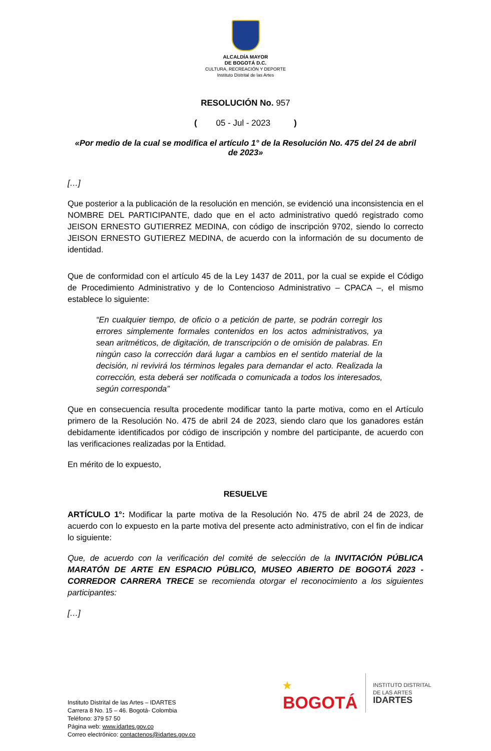ALCALDÍA MAYOR
DE BOGOTÁ D.C.
CULTURA, RECREACIÓN Y DEPORTE
Instituto Distrital de las Artes
RESOLUCIÓN No. 957
( 05 - Jul - 2023 )
«Por medio de la cual se modifica el artículo 1° de la Resolución No. 475 del 24 de abril de 2023»
[…]
Que posterior a la publicación de la resolución en mención, se evidenció una inconsistencia en el NOMBRE DEL PARTICIPANTE, dado que en el acto administrativo quedó registrado como JEISON ERNESTO GUTIERREZ MEDINA, con código de inscripción 9702, siendo lo correcto JEISON ERNESTO GUTIEREZ MEDINA, de acuerdo con la información de su documento de identidad.
Que de conformidad con el artículo 45 de la Ley 1437 de 2011, por la cual se expide el Código de Procedimiento Administrativo y de lo Contencioso Administrativo – CPACA –, el mismo establece lo siguiente:
“En cualquier tiempo, de oficio o a petición de parte, se podrán corregir los errores simplemente formales contenidos en los actos administrativos, ya sean aritméticos, de digitación, de transcripción o de omisión de palabras. En ningún caso la corrección dará lugar a cambios en el sentido material de la decisión, ni revivirá los términos legales para demandar el acto. Realizada la corrección, esta deberá ser notificada o comunicada a todos los interesados, según corresponda”
Que en consecuencia resulta procedente modificar tanto la parte motiva, como en el Artículo primero de la Resolución No. 475 de abril 24 de 2023, siendo claro que los ganadores están debidamente identificados por código de inscripción y nombre del participante, de acuerdo con las verificaciones realizadas por la Entidad.
En mérito de lo expuesto,
RESUELVE
ARTÍCULO 1°: Modificar la parte motiva de la Resolución No. 475 de abril 24 de 2023, de acuerdo con lo expuesto en la parte motiva del presente acto administrativo, con el fin de indicar lo siguiente:
Que, de acuerdo con la verificación del comité de selección de la INVITACIÓN PÚBLICA MARATÓN DE ARTE EN ESPACIO PÚBLICO, MUSEO ABIERTO DE BOGOTÁ 2023 - CORREDOR CARRERA TRECE se recomienda otorgar el reconocimiento a los siguientes participantes:
[…]
Instituto Distrital de las Artes – IDARTES
Carrera 8 No. 15 – 46. Bogotá- Colombia
Teléfono: 379 57 50
Página web: www.idartes.gov.co
Correo electrónico: contactenos@idartes.gov.co
★
BOGOTÁ
INSTITUTO DISTRITAL
DE LAS ARTES
IDARTES